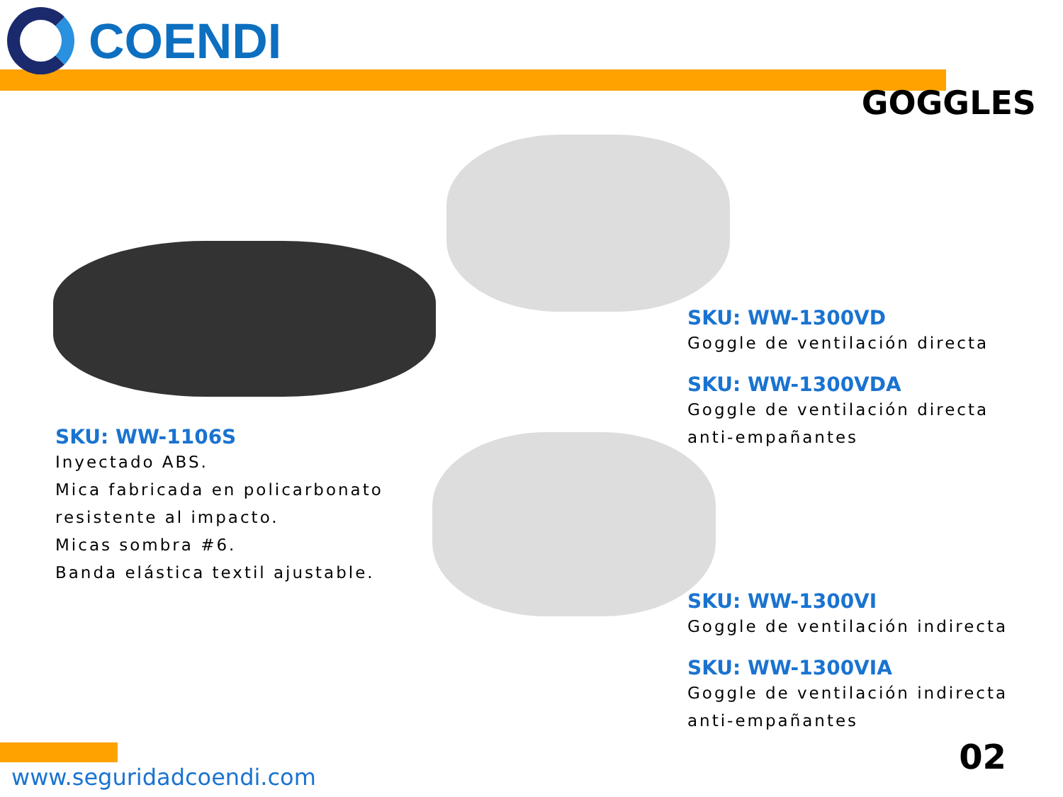COENDI
GOGGLES
SKU: WW-1106S
Inyectado ABS.
Mica fabricada en policarbonato
resistente al impacto.
Micas sombra #6.
Banda elástica textil ajustable.
SKU: WW-1300VD
Goggle de ventilación directa
SKU: WW-1300VDA
Goggle de ventilación directa
anti-empañantes
SKU: WW-1300VI
Goggle de ventilación indirecta
SKU: WW-1300VIA
Goggle de ventilación indirecta
anti-empañantes
www.seguridadcoendi.com 02